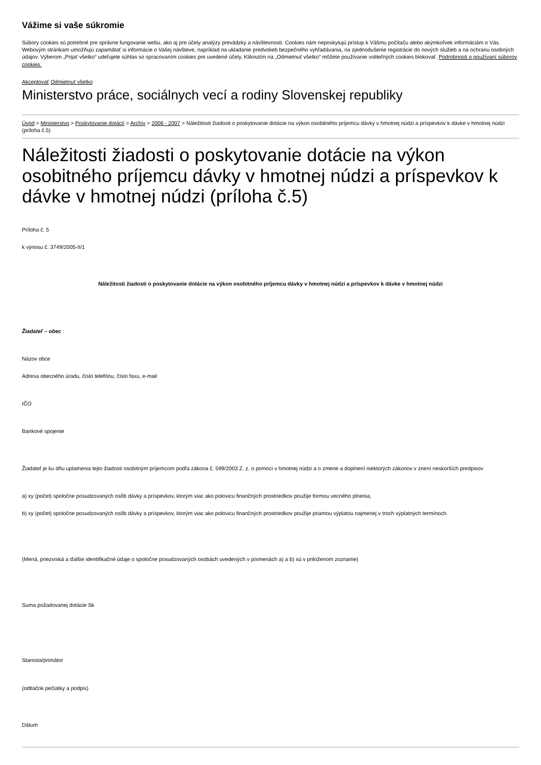Vážime si vaše súkromie
Súbory cookies sú potrebné pre správne fungovanie webu, ako aj pre účely analýzy prevádzky a návštevnosti. Cookies nám neposkytujú prístup k Vášmu počítaču alebo akýmkoľvek informáciám o Vás. Webovým stránkam umožňujú zapamätať si informácie o Vašej návšteve, napríklad na ukladanie predvolieb bezpečného vyhľadávania, na zjednodušenie registrácie do nových služieb a na ochranu osobných údajov. Výberom „Prijať všetko“ udeľujete súhlas so spracovaním cookies pre uvedené účely. Kliknutím na „Odmietnuť všetko“ môžete používanie voliteľných cookies blokovať. Podrobnosti o používaní súborov cookies.
Akceptovať Odmietnuť všetko
Ministerstvo práce, sociálnych vecí a rodiny Slovenskej republiky
Úvod > Ministerstvo > Poskytovanie dotácií > Archív > 2006 - 2007 > Náležitosti žiadosti o poskytovanie dotácie na výkon osobitného príjemcu dávky v hmotnej núdzi a príspevkov k dávke v hmotnej núdzi (príloha č.5)
Náležitosti žiadosti o poskytovanie dotácie na výkon osobitného príjemcu dávky v hmotnej núdzi a príspevkov k dávke v hmotnej núdzi (príloha č.5)
Príloha č. 5
k výnosu č. 3749/2005-II/1
Náležitosti žiadosti o poskytovanie dotácie na výkon osobitného príjemcu dávky v hmotnej núdzi a príspevkov k dávke v hmotnej núdzi
Žiadateľ – obec :
Názov obce
Adresa obecného úradu, číslo telefónu, číslo faxu, e-mail
IČO
Bankové spojenie
Žiadateľ je ku dňu uplatnenia tejto žiadosti osobitným príjemcom podľa zákona č. 599/2003 Z. z. o pomoci v hmotnej núdzi a o zmene a doplnení niektorých zákonov v znení neskorších predpisov
a) xy (počet) spoločne posudzovaných osôb dávky a príspevkov, ktorým viac ako polovicu finančných prostriedkov použije formou vecného plnenia,
b) xy (počet) spoločne posudzovaných osôb dávky a príspevkov, ktorým viac ako polovicu finančných prostriedkov použije priamou výplatou najmenej v troch výplatných termínoch.
(Mená, priezviská a ďalšie identifikačné údaje o spoločne posudzovaných osobách uvedených v písmenách a) a b) sú v priloženom zozname)
Suma požadovanej dotácie Sk
Starosta/primátor
(odtlačok pečiatky a podpis)
Dátum